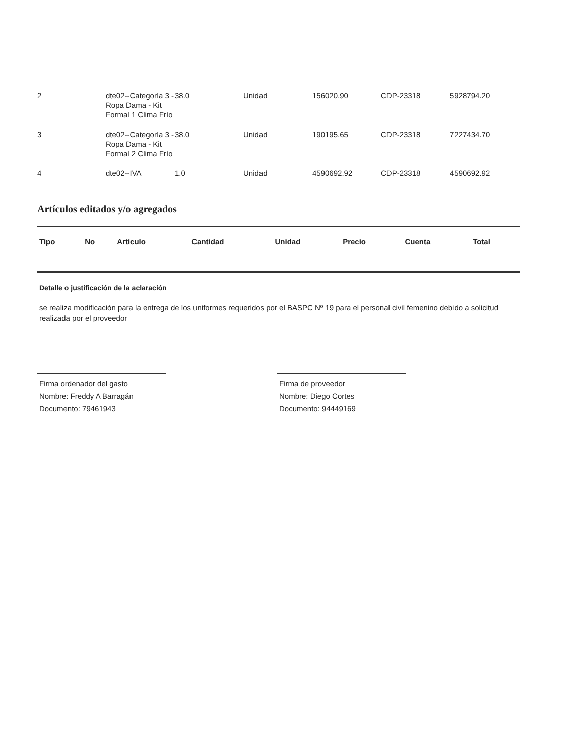| 2 | dte02--Categoría 3 - Ropa Dama - Kit Formal 1 Clima Frío | 38.0 | Unidad | 156020.90 | CDP-23318 | 5928794.20 |
| 3 | dte02--Categoría 3 - Ropa Dama - Kit Formal 2 Clima Frío | 38.0 | Unidad | 190195.65 | CDP-23318 | 7227434.70 |
| 4 | dte02--IVA | 1.0 | Unidad | 4590692.92 | CDP-23318 | 4590692.92 |
Artículos editados y/o agregados
| Tipo | No | Articulo | Cantidad | Unidad | Precio | Cuenta | Total |
| --- | --- | --- | --- | --- | --- | --- | --- |
Detalle o justificación de la aclaración
se realiza modificación para la entrega de los uniformes requeridos por el BASPC Nº 19 para el personal civil femenino debido a solicitud realizada por el proveedor
Firma ordenador del gasto
Nombre: Freddy A Barragán
Documento: 79461943
Firma de proveedor
Nombre: Diego Cortes
Documento: 94449169